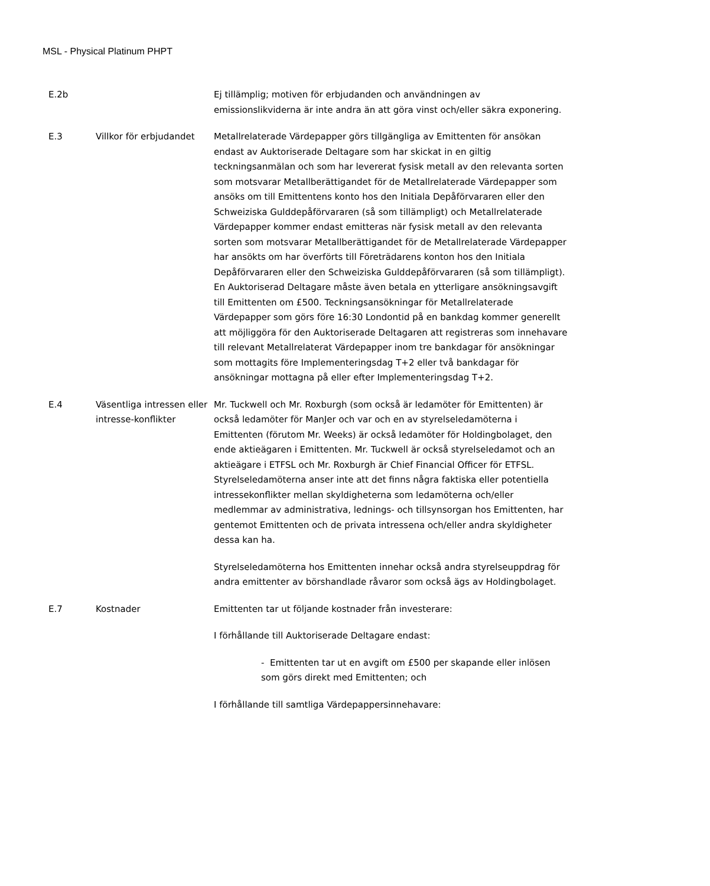MSL - Physical Platinum PHPT
| E.2b | | Ej tillämplig; motiven för erbjudanden och användningen av emissionslikviderna är inte andra än att göra vinst och/eller säkra exponering. |
| E.3 | Villkor för erbjudandet | Metallrelaterade Värdepapper görs tillgängliga av Emittenten för ansökan endast av Auktoriserade Deltagare som har skickat in en giltig teckningsanmälan och som har levererat fysisk metall av den relevanta sorten som motsvarar Metallberättigandet för de Metallrelaterade Värdepapper som ansöks om till Emittentens konto hos den Initiala Depåförvararen eller den Schweiziska Gulddepåförvararen (så som tillämpligt) och Metallrelaterade Värdepapper kommer endast emitteras när fysisk metall av den relevanta sorten som motsvarar Metallberättigandet för de Metallrelaterade Värdepapper har ansökts om har överförts till Företrädarens konton hos den Initiala Depåförvararen eller den Schweiziska Gulddepåförvararen (så som tillämpligt). En Auktoriserad Deltagare måste även betala en ytterligare ansökningsavgift till Emittenten om £500. Teckningsansökningar för Metallrelaterade Värdepapper som görs före 16:30 Londontid på en bankdag kommer generellt att möjliggöra för den Auktoriserade Deltagaren att registreras som innehavare till relevant Metallrelaterat Värdepapper inom tre bankdagar för ansökningar som mottagits före Implementeringsdag T+2 eller två bankdagar för ansökningar mottagna på eller efter Implementeringsdag T+2. |
| E.4 | Väsentliga intressen eller intresse-konflikter | Mr. Tuckwell och Mr. Roxburgh (som också är ledamöter för Emittenten) är också ledamöter för ManJer och var och en av styrelseledamöterna i Emittenten (förutom Mr. Weeks) är också ledamöter för Holdingbolaget, den ende aktieägaren i Emittenten. Mr. Tuckwell är också styrelseledamot och an aktieägare i ETFSL och Mr. Roxburgh är Chief Financial Officer för ETFSL. Styrelseledamöterna anser inte att det finns några faktiska eller potentiella intressekonflikter mellan skyldigheterna som ledamöterna och/eller medlemmar av administrativa, lednings- och tillsynsorgan hos Emittenten, har gentemot Emittenten och de privata intressena och/eller andra skyldigheter dessa kan ha. Styrelseledamöterna hos Emittenten innehar också andra styrelseuppdrag för andra emittenter av börshandlade råvaror som också ägs av Holdingbolaget. |
| E.7 | Kostnader | Emittenten tar ut följande kostnader från investerare: I förhållande till Auktoriserade Deltagare endast: - Emittenten tar ut en avgift om £500 per skapande eller inlösen som görs direkt med Emittenten; och I förhållande till samtliga Värdepappersinnehavare: |